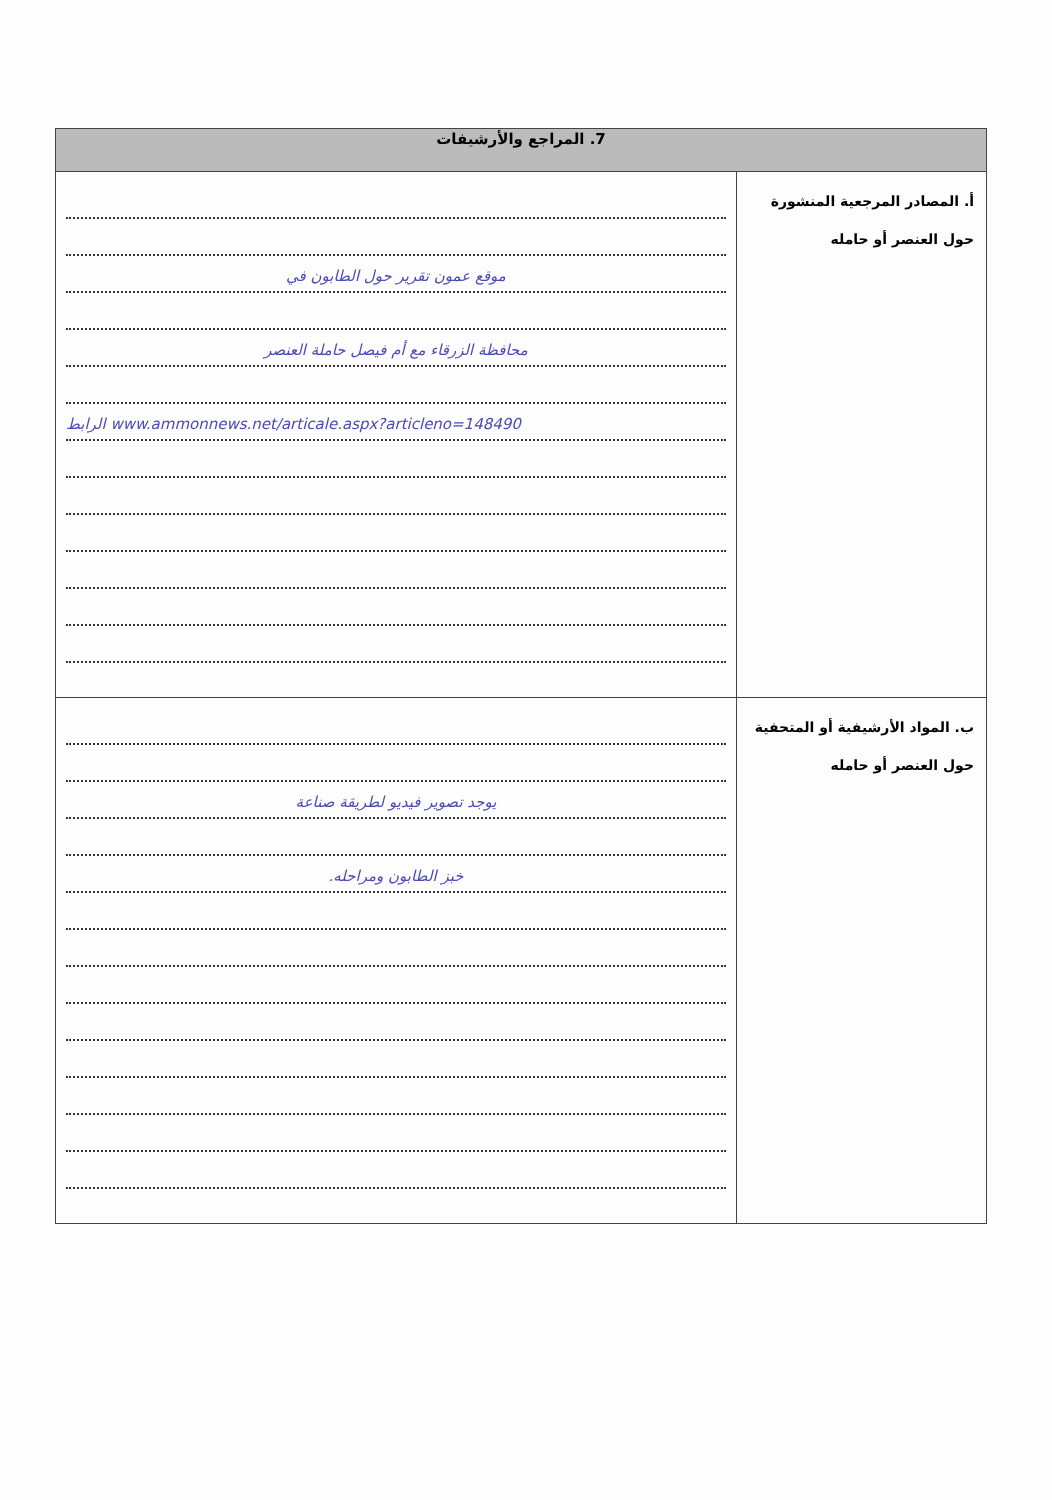| 7. المراجع والأرشيفات | |
| --- | --- |
| أ. المصادر المرجعية المنشورة حول العنصر أو حامله | موقع عمون تقرير حول الطابون في محافظة الزرقاء مع أم فيصل حاملة العنصر الرابط www.ammonnews.net/articale.aspx?articleno=148490 |
| ب. المواد الأرشيفية أو المتحفية حول العنصر أو حامله | يوجد تصوير فيديو لطريقة صناعة خبز الطابون ومراحله. |